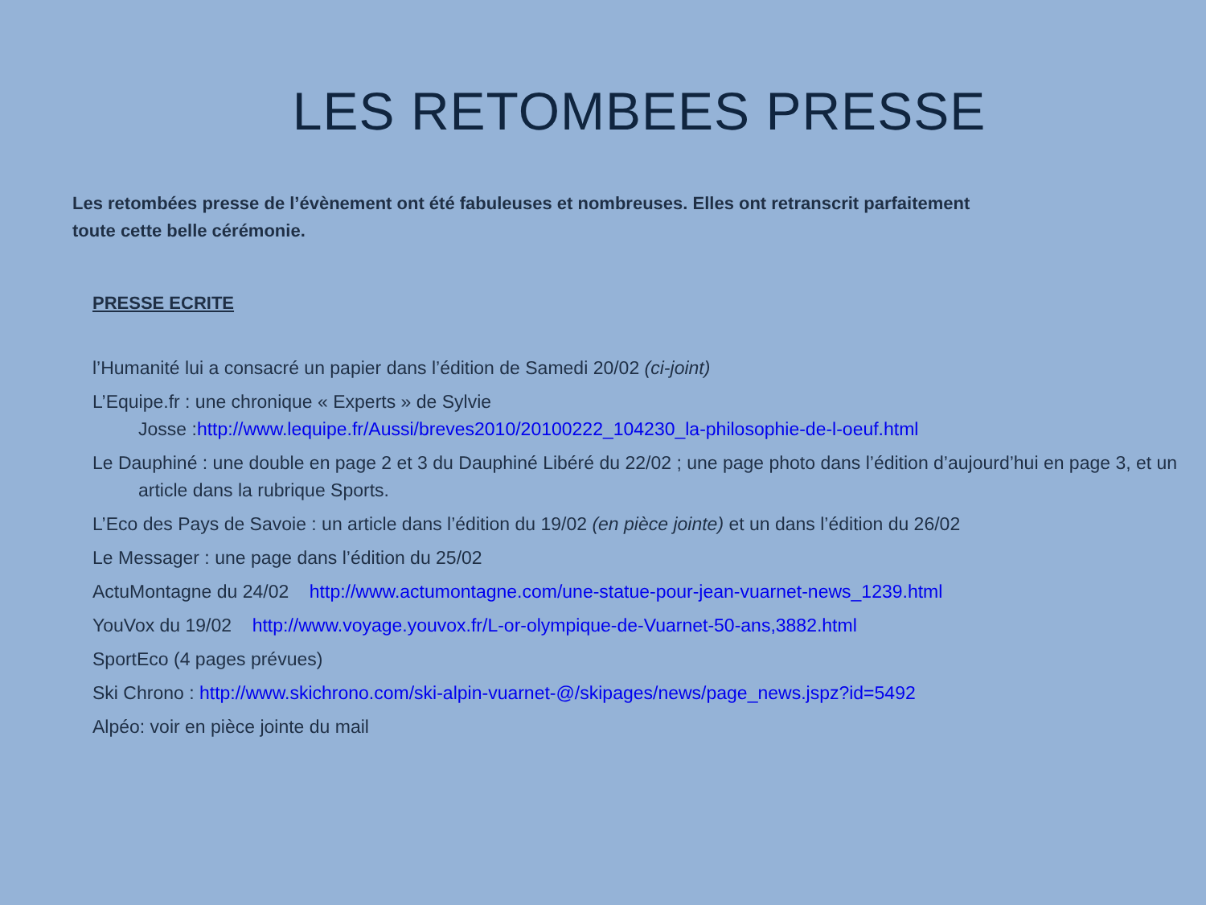LES RETOMBEES PRESSE
Les retombées presse de l’évènement ont été fabuleuses et nombreuses. Elles ont retranscrit parfaitement toute cette belle cérémonie.
PRESSE ECRITE
l’Humanité lui a consacré un papier dans l’édition de Samedi 20/02 (ci-joint)
L’Equipe.fr : une chronique « Experts » de Sylvie
Josse :http://www.lequipe.fr/Aussi/breves2010/20100222_104230_la-philosophie-de-l-oeuf.html
Le Dauphiné : une double en page 2 et 3 du Dauphiné Libéré du 22/02 ; une page photo dans l’édition d’aujourd’hui en page 3, et un article dans la rubrique Sports.
L’Eco des Pays de Savoie : un article dans l’édition du 19/02 (en pièce jointe) et un dans l’édition du 26/02
Le Messager : une page dans l’édition du 25/02
ActuMontagne du 24/02 http://www.actumontagne.com/une-statue-pour-jean-vuarnet-news_1239.html
YouVox du 19/02 http://www.voyage.youvox.fr/L-or-olympique-de-Vuarnet-50-ans,3882.html
SportEco (4 pages prévues)
Ski Chrono : http://www.skichrono.com/ski-alpin-vuarnet-@/skipages/news/page_news.jspz?id=5492
Alpéo: voir en pièce jointe du mail